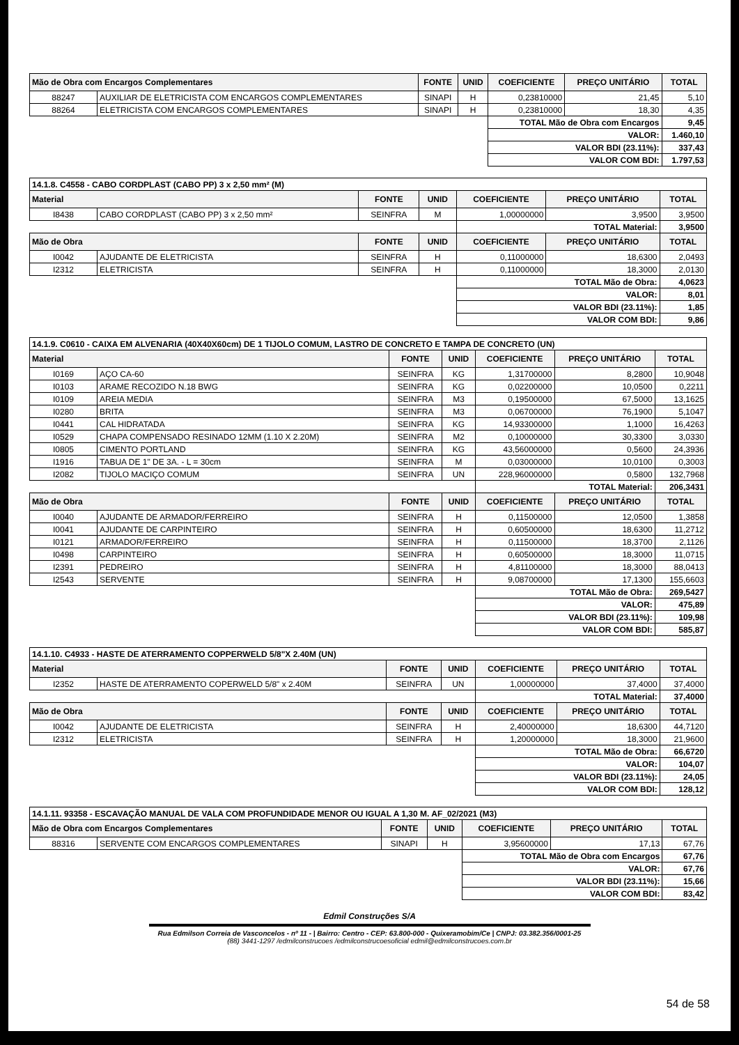| Mão de Obra com Encargos Complementares | | FONTE | UNID | COEFICIENTE | PREÇO UNITÁRIO | TOTAL |
| --- | --- | --- | --- | --- | --- | --- |
| 88247 | AUXILIAR DE ELETRICISTA COM ENCARGOS COMPLEMENTARES | SINAPI | H | 0,23810000 | 21,45 | 5,10 |
| 88264 | ELETRICISTA COM ENCARGOS COMPLEMENTARES | SINAPI | H | 0,23810000 | 18,30 | 4,35 |
| | | | | TOTAL Mão de Obra com Encargos | | 9,45 |
| | | | | VALOR: | | 1.460,10 |
| | | | | VALOR BDI (23.11%): | | 337,43 |
| | | | | VALOR COM BDI: | | 1.797,53 |
| 14.1.8. C4558 - CABO CORDPLAST (CABO PP) 3 x 2,50 mm² (M) | | | | | | |
| Material | | FONTE | UNID | COEFICIENTE | PREÇO UNITÁRIO | TOTAL |
| I8438 | CABO CORDPLAST (CABO PP) 3 x 2,50 mm² | SEINFRA | M | 1,00000000 | 3,9500 | 3,9500 |
| | | | | TOTAL Material: | | 3,9500 |
| Mão de Obra | | FONTE | UNID | COEFICIENTE | PREÇO UNITÁRIO | TOTAL |
| I0042 | AJUDANTE DE ELETRICISTA | SEINFRA | H | 0,11000000 | 18,6300 | 2,0493 |
| I2312 | ELETRICISTA | SEINFRA | H | 0,11000000 | 18,3000 | 2,0130 |
| | | | | TOTAL Mão de Obra: | | 4,0623 |
| | | | | VALOR: | | 8,01 |
| | | | | VALOR BDI (23.11%): | | 1,85 |
| | | | | VALOR COM BDI: | | 9,86 |
| 14.1.9. C0610 - CAIXA EM ALVENARIA (40X40X60cm) DE 1 TIJOLO COMUM, LASTRO DE CONCRETO E TAMPA DE CONCRETO (UN) | | | | | | |
| Material | | FONTE | UNID | COEFICIENTE | PREÇO UNITÁRIO | TOTAL |
| I0169 | AÇO CA-60 | SEINFRA | KG | 1,31700000 | 8,2800 | 10,9048 |
| I0103 | ARAME RECOZIDO N.18 BWG | SEINFRA | KG | 0,02200000 | 10,0500 | 0,2211 |
| I0109 | AREIA MEDIA | SEINFRA | M3 | 0,19500000 | 67,5000 | 13,1625 |
| I0280 | BRITA | SEINFRA | M3 | 0,06700000 | 76,1900 | 5,1047 |
| I0441 | CAL HIDRATADA | SEINFRA | KG | 14,93300000 | 1,1000 | 16,4263 |
| I0529 | CHAPA COMPENSADO RESINADO 12MM (1.10 X 2.20M) | SEINFRA | M2 | 0,10000000 | 30,3300 | 3,0330 |
| I0805 | CIMENTO PORTLAND | SEINFRA | KG | 43,56000000 | 0,5600 | 24,3936 |
| I1916 | TABUA DE 1" DE 3A. - L = 30cm | SEINFRA | M | 0,03000000 | 10,0100 | 0,3003 |
| I2082 | TIJOLO MACIÇO COMUM | SEINFRA | UN | 228,96000000 | 0,5800 | 132,7968 |
| | | | | TOTAL Material: | | 206,3431 |
| Mão de Obra | | FONTE | UNID | COEFICIENTE | PREÇO UNITÁRIO | TOTAL |
| I0040 | AJUDANTE DE ARMADOR/FERREIRO | SEINFRA | H | 0,11500000 | 12,0500 | 1,3858 |
| I0041 | AJUDANTE DE CARPINTEIRO | SEINFRA | H | 0,60500000 | 18,6300 | 11,2712 |
| I0121 | ARMADOR/FERREIRO | SEINFRA | H | 0,11500000 | 18,3700 | 2,1126 |
| I0498 | CARPINTEIRO | SEINFRA | H | 0,60500000 | 18,3000 | 11,0715 |
| I2391 | PEDREIRO | SEINFRA | H | 4,81100000 | 18,3000 | 88,0413 |
| I2543 | SERVENTE | SEINFRA | H | 9,08700000 | 17,1300 | 155,6603 |
| | | | | TOTAL Mão de Obra: | | 269,5427 |
| | | | | VALOR: | | 475,89 |
| | | | | VALOR BDI (23.11%): | | 109,98 |
| | | | | VALOR COM BDI: | | 585,87 |
| 14.1.10. C4933 - HASTE DE ATERRAMENTO COPPERWELD 5/8"X 2.40M (UN) | | | | | | |
| Material | | FONTE | UNID | COEFICIENTE | PREÇO UNITÁRIO | TOTAL |
| I2352 | HASTE DE ATERRAMENTO COPERWELD 5/8" x 2.40M | SEINFRA | UN | 1,00000000 | 37,4000 | 37,4000 |
| | | | | TOTAL Material: | | 37,4000 |
| Mão de Obra | | FONTE | UNID | COEFICIENTE | PREÇO UNITÁRIO | TOTAL |
| I0042 | AJUDANTE DE ELETRICISTA | SEINFRA | H | 2,40000000 | 18,6300 | 44,7120 |
| I2312 | ELETRICISTA | SEINFRA | H | 1,20000000 | 18,3000 | 21,9600 |
| | | | | TOTAL Mão de Obra: | | 66,6720 |
| | | | | VALOR: | | 104,07 |
| | | | | VALOR BDI (23.11%): | | 24,05 |
| | | | | VALOR COM BDI: | | 128,12 |
| 14.1.11. 93358 - ESCAVAÇÃO MANUAL DE VALA COM PROFUNDIDADE MENOR OU IGUAL A 1,30 M. AF_02/2021 (M3) | | | | | | |
| Mão de Obra com Encargos Complementares | | FONTE | UNID | COEFICIENTE | PREÇO UNITÁRIO | TOTAL |
| 88316 | SERVENTE COM ENCARGOS COMPLEMENTARES | SINAPI | H | 3,95600000 | 17,13 | 67,76 |
| | | | | TOTAL Mão de Obra com Encargos | | 67,76 |
| | | | | VALOR: | | 67,76 |
| | | | | VALOR BDI (23.11%): | | 15,66 |
| | | | | VALOR COM BDI: | | 83,42 |
Edmil Construções S/A
Rua Edmilson Correia de Vasconcelos - nº 11 - | Bairro: Centro - CEP: 63.800-000 - Quixeramobim/Ce | CNPJ: 03.382.356/0001-25
(88) 3441-1297 /edmilconstrucoes /edmilconstrucoesoficial edmil@edmilconstrucoes.com.br
54 de 58